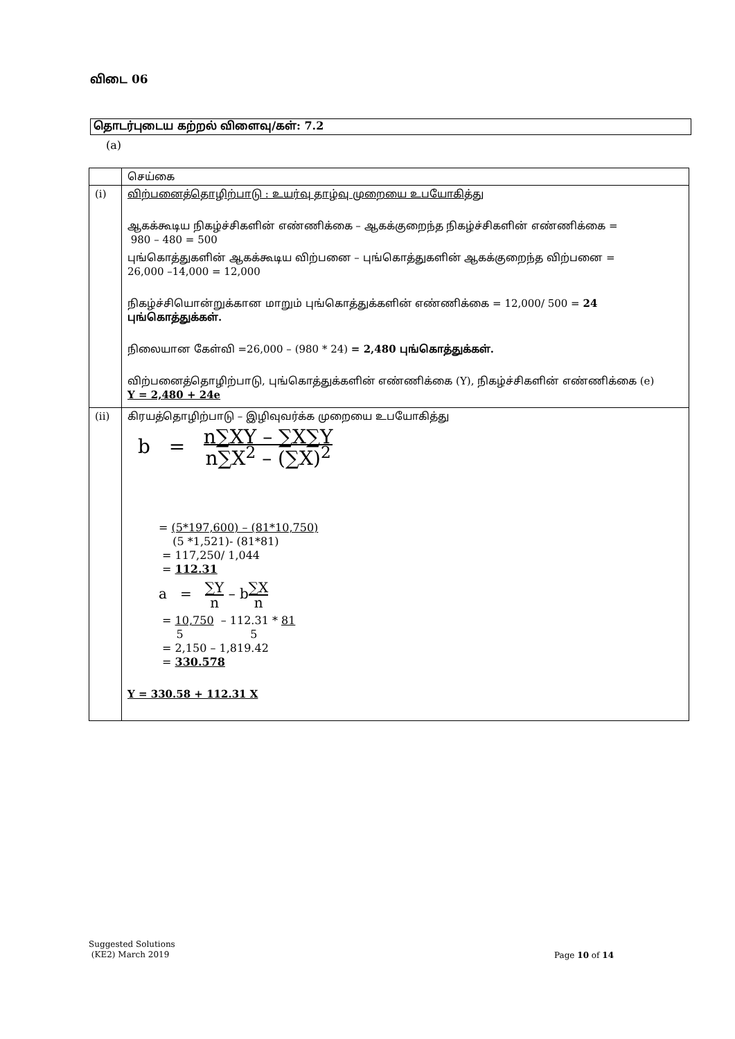விடை 06
தொடர்புடைய கற்றல் விளைவு/கள்: 7.2
(a)
| | செய்கை |
| (i) | விற்பனைத்தொழிற்பாடு : உயர்வு தாழ்வு முறையை உபயோகித்து ஆகக்கூடிய நிகழ்ச்சிகளின் எண்ணிக்கை – ஆகக்குறைந்த நிகழ்ச்சிகளின் எண்ணிக்கை = 980 – 480 = 500 புங்கொத்துகளின் ஆகக்கூடிய விற்பனை – புங்கொத்துகளின் ஆகக்குறைந்த விற்பனை = 26,000 –14,000 = 12,000 நிகழ்ச்சியொன்றுக்கான மாறும் புங்கொத்துக்களின் எண்ணிக்கை = 12,000/ 500 = 24 புங்கொத்துக்கள். நிலையான கேள்வி =26,000 – (980 * 24) = 2,480 புங்கொத்துக்கள். விற்பனைத்தொழிற்பாடு, புங்கொத்துக்களின் எண்ணிக்கை (Y), நிகழ்ச்சிகளின் எண்ணிக்கை (e) Y = 2,480 + 24e |
| (ii) | கிரயத்தொழிற்பாடு – இழிவுவர்க்க முறையை உபயோகித்து b = n∑XY – ∑X∑Y n∑X<sup>2</sup> – (∑X)<sup>2</sup> = (5*197,600) – (81*10,750) (5 *1,521)- (81*81) = 117,250/ 1,044 = 112.31 a = ∑Y n – b ∑X n = 10,750 – 112.31 * 81 5 5 = 2,150 – 1,819.42 = 330.578 Y = 330.58 + 112.31 X |
Suggested Solutions
(KE2) March 2019
Page 10 of 14